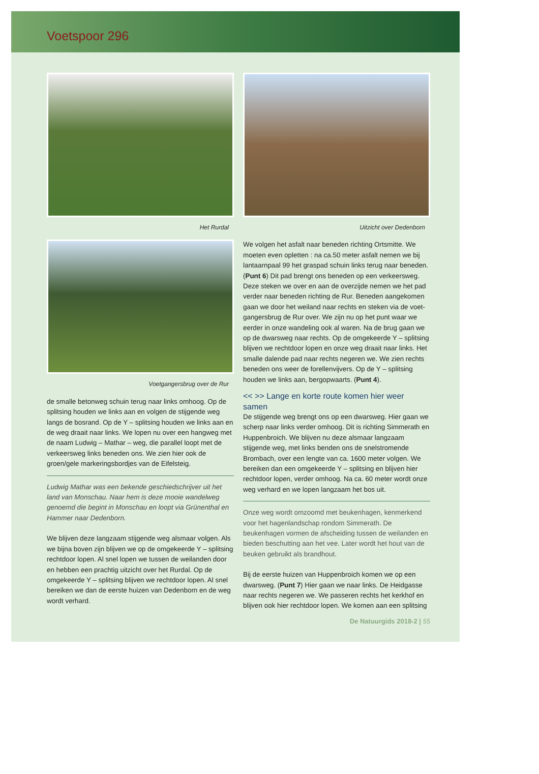Voetspoor 296
Het Rurdal
Voetgangersbrug over de Rur
de smalle betonweg schuin terug naar links omhoog. Op de splitsing houden we links aan en volgen de stijgende weg langs de bosrand. Op de Y – splitsing houden we links aan en de weg draait naar links. We lopen nu over een hangweg met de naam Ludwig – Mathar – weg, die parallel loopt met de verkeersweg links beneden ons. We zien hier ook de groen/gele markeringsbordjes van de Eifelsteig.
Ludwig Mathar was een bekende geschiedschrijver uit het land van Monschau. Naar hem is deze mooie wandelweg genoemd die begint in Monschau en loopt via Grünenthal en Hammer naar Dedenborn.
We blijven deze langzaam stijgende weg alsmaar volgen. Als we bijna boven zijn blijven we op de omgekeerde Y – splitsing rechtdoor lopen. Al snel lopen we tussen de weilanden door en hebben een prachtig uitzicht over het Rurdal. Op de omgekeerde Y – splitsing blijven we rechtdoor lopen. Al snel bereiken we dan de eerste huizen van Dedenborn en de weg wordt verhard.
Uitzicht over Dedenborn
We volgen het asfalt naar beneden richting Ortsmitte. We moeten even opletten : na ca.50 meter asfalt nemen we bij lantaarnpaal 99 het graspad schuin links terug naar beneden. (Punt 6) Dit pad brengt ons beneden op een verkeersweg. Deze steken we over en aan de overzijde nemen we het pad verder naar beneden richting de Rur. Beneden aangekomen gaan we door het weiland naar rechts en steken via de voet-gangersbrug de Rur over. We zijn nu op het punt waar we eerder in onze wandeling ook al waren. Na de brug gaan we op de dwarsweg naar rechts. Op de omgekeerde Y – splitsing blijven we rechtdoor lopen en onze weg draait naar links. Het smalle dalende pad naar rechts negeren we. We zien rechts beneden ons weer de forellenvijvers. Op de Y – splitsing houden we links aan, bergopwaarts. (Punt 4).
<< >> Lange en korte route komen hier weer samen
De stijgende weg brengt ons op een dwarsweg. Hier gaan we scherp naar links verder omhoog. Dit is richting Simmerath en Huppenbroich. We blijven nu deze alsmaar langzaam stijgende weg, met links benden ons de snelstromende Brombach, over een lengte van ca. 1600 meter volgen. We bereiken dan een omgekeerde Y – splitsing en blijven hier rechtdoor lopen, verder omhoog. Na ca. 60 meter wordt onze weg verhard en we lopen langzaam het bos uit.
Onze weg wordt omzoomd met beukenhagen, kenmerkend voor het hagenlandschap rondom Simmerath. De beukenhagen vormen de afscheiding tussen de weilanden en bieden beschutting aan het vee. Later wordt het hout van de beuken gebruikt als brandhout.
Bij de eerste huizen van Huppenbroich komen we op een dwarsweg. (Punt 7) Hier gaan we naar links. De Heidgasse naar rechts negeren we. We passeren rechts het kerkhof en blijven ook hier rechtdoor lopen. We komen aan een splitsing
De Natuurgids 2018-2 | 55